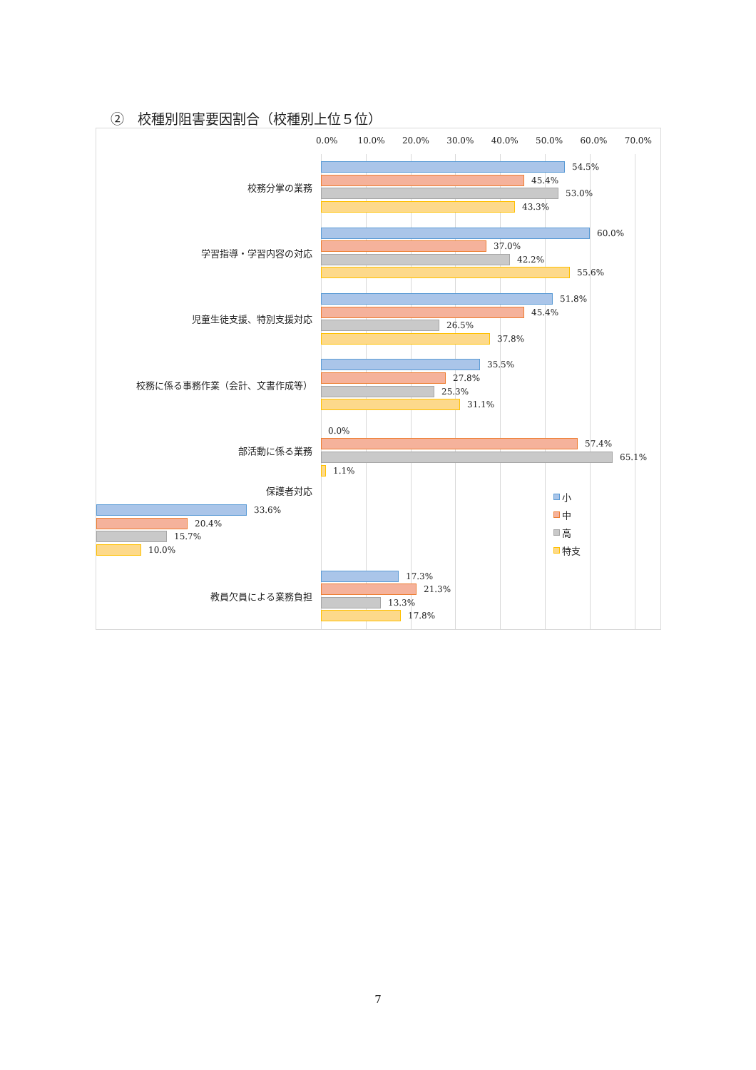②　校種別阻害要因割合（校種別上位５位）
0.0% 10.0% 20.0% 30.0% 40.0% 50.0% 60.0% 70.0%
校務分掌の業務
54.5%
45.4%
53.0%
43.3%
学習指導・学習内容の対応
60.0%
37.0%
42.2%
55.6%
児童生徒支援、特別支援対応
51.8%
45.4%
26.5%
37.8%
校務に係る事務作業（会計、文書作成等）
35.5%
27.8%
25.3%
31.1%
部活動に係る業務
0.0%
57.4%
65.1%
1.1%
保護者対応
33.6%
20.4%
15.7%
10.0%
教員欠員による業務負担
17.3%
21.3%
13.3%
17.8%
小
中
高
特支
7